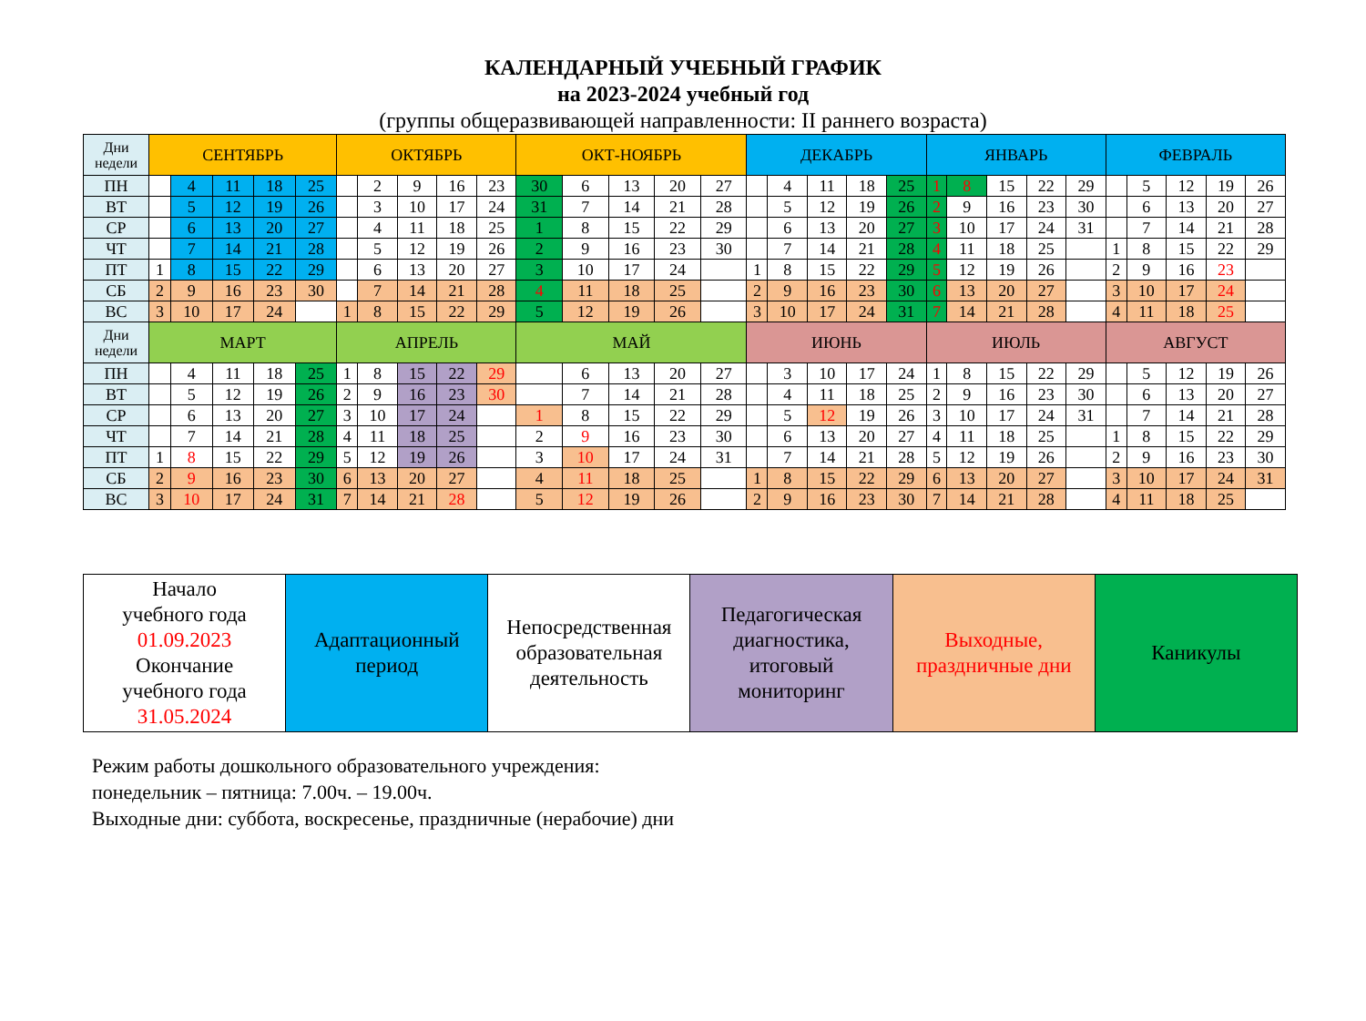КАЛЕНДАРНЫЙ УЧЕБНЫЙ ГРАФИК
на 2023-2024 учебный год
(группы общеразвивающей направленности: II раннего возраста)
| Дни недели | СЕНТЯБРЬ | | | | | ОКТЯБРЬ | | | | | ОКТ-НОЯБРЬ | | | | | ДЕКАБРЬ | | | | | ЯНВАРЬ | | | | | ФЕВРАЛЬ | | | | |
| ПН | | 4 | 11 | 18 | 25 | | 2 | 9 | 16 | 23 | 30 | 6 | 13 | 20 | 27 | | 4 | 11 | 18 | 25 | 1 | 8 | 15 | 22 | 29 | | 5 | 12 | 19 | 26 |
| ВТ | | 5 | 12 | 19 | 26 | | 3 | 10 | 17 | 24 | 31 | 7 | 14 | 21 | 28 | | 5 | 12 | 19 | 26 | 2 | 9 | 16 | 23 | 30 | | 6 | 13 | 20 | 27 |
| СР | | 6 | 13 | 20 | 27 | | 4 | 11 | 18 | 25 | 1 | 8 | 15 | 22 | 29 | | 6 | 13 | 20 | 27 | 3 | 10 | 17 | 24 | 31 | | 7 | 14 | 21 | 28 |
| ЧТ | | 7 | 14 | 21 | 28 | | 5 | 12 | 19 | 26 | 2 | 9 | 16 | 23 | 30 | | 7 | 14 | 21 | 28 | 4 | 11 | 18 | 25 | | 1 | 8 | 15 | 22 | 29 |
| ПТ | 1 | 8 | 15 | 22 | 29 | | 6 | 13 | 20 | 27 | 3 | 10 | 17 | 24 | | 1 | 8 | 15 | 22 | 29 | 5 | 12 | 19 | 26 | | 2 | 9 | 16 | 23 | |
| СБ | 2 | 9 | 16 | 23 | 30 | | 7 | 14 | 21 | 28 | 4 | 11 | 18 | 25 | | 2 | 9 | 16 | 23 | 30 | 6 | 13 | 20 | 27 | | 3 | 10 | 17 | 24 | |
| ВС | 3 | 10 | 17 | 24 | | 1 | 8 | 15 | 22 | 29 | 5 | 12 | 19 | 26 | | 3 | 10 | 17 | 24 | 31 | 7 | 14 | 21 | 28 | | 4 | 11 | 18 | 25 | |
| Дни недели | МАРТ | | | | | АПРЕЛЬ | | | | | МАЙ | | | | | ИЮНЬ | | | | | ИЮЛЬ | | | | | АВГУСТ | | | | |
| ПН | | 4 | 11 | 18 | 25 | 1 | 8 | 15 | 22 | 29 | | 6 | 13 | 20 | 27 | | 3 | 10 | 17 | 24 | 1 | 8 | 15 | 22 | 29 | | 5 | 12 | 19 | 26 |
| ВТ | | 5 | 12 | 19 | 26 | 2 | 9 | 16 | 23 | 30 | | 7 | 14 | 21 | 28 | | 4 | 11 | 18 | 25 | 2 | 9 | 16 | 23 | 30 | | 6 | 13 | 20 | 27 |
| СР | | 6 | 13 | 20 | 27 | 3 | 10 | 17 | 24 | | 1 | 8 | 15 | 22 | 29 | | 5 | 12 | 19 | 26 | 3 | 10 | 17 | 24 | 31 | | 7 | 14 | 21 | 28 |
| ЧТ | | 7 | 14 | 21 | 28 | 4 | 11 | 18 | 25 | | 2 | 9 | 16 | 23 | 30 | | 6 | 13 | 20 | 27 | 4 | 11 | 18 | 25 | | 1 | 8 | 15 | 22 | 29 |
| ПТ | 1 | 8 | 15 | 22 | 29 | 5 | 12 | 19 | 26 | | 3 | 10 | 17 | 24 | 31 | | 7 | 14 | 21 | 28 | 5 | 12 | 19 | 26 | | 2 | 9 | 16 | 23 | 30 |
| СБ | 2 | 9 | 16 | 23 | 30 | 6 | 13 | 20 | 27 | | 4 | 11 | 18 | 25 | | 1 | 8 | 15 | 22 | 29 | 6 | 13 | 20 | 27 | | 3 | 10 | 17 | 24 | 31 |
| ВС | 3 | 10 | 17 | 24 | 31 | 7 | 14 | 21 | 28 | | 5 | 12 | 19 | 26 | | 2 | 9 | 16 | 23 | 30 | 7 | 14 | 21 | 28 | | 4 | 11 | 18 | 25 | |
| Начало учебного года 01.09.2023 Окончание учебного года 31.05.2024 | Адаптационный период | Непосредственная образовательная деятельность | Педагогическая диагностика, итоговый мониторинг | Выходные, праздничные дни | Каникулы |
Режим работы дошкольного образовательного учреждения:
понедельник – пятница: 7.00ч. – 19.00ч.
Выходные дни: суббота, воскресенье, праздничные (нерабочие) дни